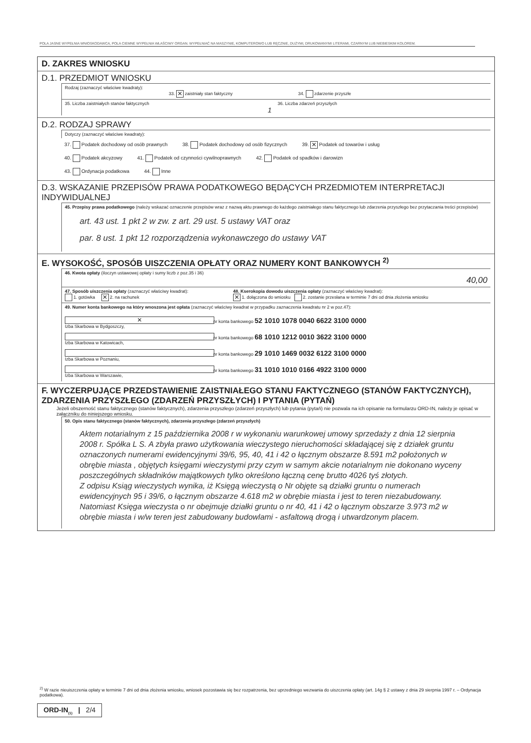POLA JASNE WYPEŁNIA WNIOSKODAWCA, POLA CIEMNE WYPEŁNIA WŁAŚCIWY ORGAN. WYPEŁNIAĆ NA MASZYNIE, KOMPUTEROWO LUB RĘCZNIE, DUŻYMI, DRUKOWANYMI LITERAMI, CZARNYM LUB NIEBIESKIM KOLOREM.
D. ZAKRES WNIOSKU
D.1. PRZEDMIOT WNIOSKU
Rodzaj (zaznaczyć właściwe kwadraty):
33. ✕ zaistniały stan faktyczny 34. zdarzenie przyszłe
35. Liczba zaistniałych stanów faktycznych
1
36. Liczba zdarzeń przyszłych
D.2. RODZAJ SPRAWY
Dotyczy (zaznaczyć właściwe kwadraty):
37. Podatek dochodowy od osób prawnych 38. Podatek dochodowy od osób fizycznych 39. ✕ Podatek od towarów i usług
40. Podatek akcyzowy 41. Podatek od czynności cywilnoprawnych 42. Podatek od spadków i darowizn
43. Ordynacja podatkowa 44. Inne
D.3. WSKAZANIE PRZEPISÓW PRAWA PODATKOWEGO BĘDĄCYCH PRZEDMIOTEM INTERPRETACJI INDYWIDUALNEJ
45. Przepisy prawa podatkowego (należy wskazać oznaczenie przepisów wraz z nazwą aktu prawnego do każdego zaistniałego stanu faktycznego lub zdarzenia przyszłego bez przytaczania treści przepisów)
art. 43 ust. 1 pkt 2 w zw. z art. 29 ust. 5 ustawy VAT oraz
par. 8 ust. 1 pkt 12 rozporządzenia wykonawczego do ustawy VAT
E. WYSOKOŚĆ, SPOSÓB UISZCZENIA OPŁATY ORAZ NUMERY KONT BANKOWYCH <sup>2)</sup>
46. Kwota opłaty (iloczyn ustawowej opłaty i sumy liczb z poz.35 i 36)
40,00
47. Sposób uiszczenia opłaty (zaznaczyć właściwy kwadrat):
1. gotówka ✕ 2. na rachunek
48. Kserokopia dowodu uiszczenia opłaty (zaznaczyć właściwy kwadrat):
✕ 1. dołączona do wniosku 2. zostanie przesłana w terminie 7 dni od dnia złożenia wniosku
49. Numer konta bankowego na który wnoszona jest opłata (zaznaczyć właściwy kwadrat w przypadku zaznaczenia kwadratu nr 2 w poz.47):
✕ Izba Skarbowa w Bydgoszczy, nr konta bankowego 52 1010 1078 0040 6622 3100 0000
Izba Skarbowa w Katowicach, nr konta bankowego 68 1010 1212 0010 3622 3100 0000
Izba Skarbowa w Poznaniu, nr konta bankowego 29 1010 1469 0032 6122 3100 0000
Izba Skarbowa w Warszawie, nr konta bankowego 31 1010 1010 0166 4922 3100 0000
F. WYCZERPUJĄCE PRZEDSTAWIENIE ZAISTNIAŁEGO STANU FAKTYCZNEGO (STANÓW FAKTYCZNYCH), ZDARZENIA PRZYSZŁEGO (ZDARZEŃ PRZYSZŁYCH) I PYTANIA (PYTAŃ)
Jeżeli obszerność stanu faktycznego (stanów faktycznych), zdarzenia przyszłego (zdarzeń przyszłych) lub pytania (pytań) nie pozwala na ich opisanie na formularzu ORD-IN, należy je opisać w załączniku do niniejszego wniosku.
50. Opis stanu faktycznego (stanów faktycznych), zdarzenia przyszłego (zdarzeń przyszłych)
Aktem notarialnym z 15 października 2008 r w wykonaniu warunkowej umowy sprzedaży z dnia 12 sierpnia 2008 r. Spółka L S. A zbyła prawo użytkowania wieczystego nieruchomości składającej się z działek gruntu oznaczonych numerami ewidencyjnymi 39/6, 95, 40, 41 i 42 o łącznym obszarze 8.591 m2 położonych w obrębie miasta , objętych księgami wieczystymi przy czym w samym akcie notarialnym nie dokonano wyceny poszczególnych składników majątkowych tylko określono łączną cenę brutto 4026 tyś złotych.
Z odpisu Ksiąg wieczystych wynika, iż Księgą wieczystą o Nr objęte są działki gruntu o numerach ewidencyjnych 95 i 39/6, o łącznym obszarze 4.618 m2 w obrębie miasta i jest to teren niezabudowany. Natomiast Księga wieczysta o nr obejmuje działki gruntu o nr 40, 41 i 42 o łącznym obszarze 3.973 m2 w obrębie miasta i w/w teren jest zabudowany budowlami - asfaltową drogą i utwardzonym placem.
<sup>2)</sup> W razie nieuiszczenia opłaty w terminie 7 dni od dnia złożenia wniosku, wniosek pozostawia się bez rozpatrzenia, bez uprzedniego wezwania do uiszczenia opłaty (art. 14g § 2 ustawy z dnia 29 sierpnia 1997 r. – Ordynacja podatkowa).
ORD-IN<sub>(1)</sub> | 2/4